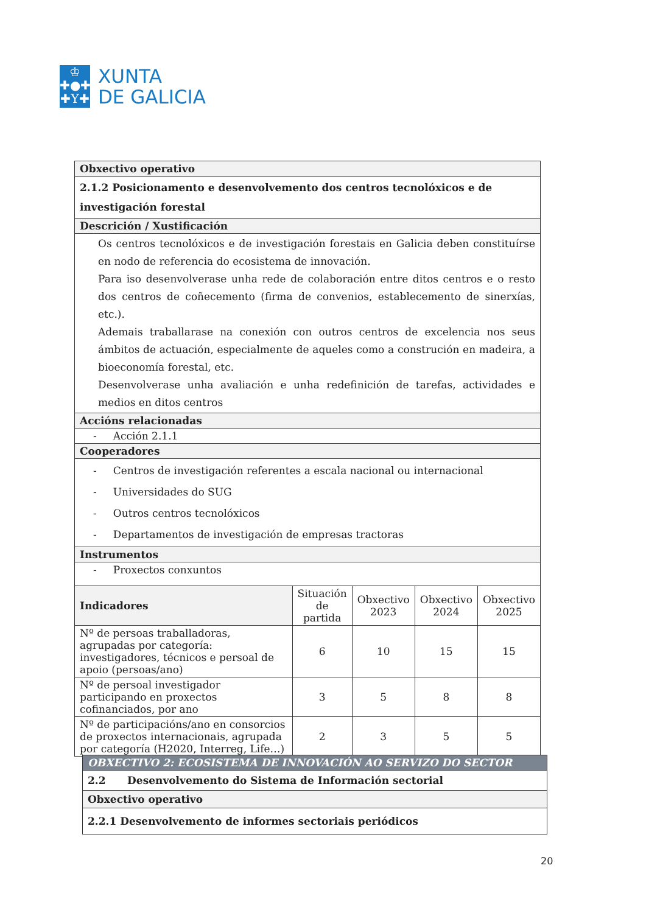♔
✚●✚
✚Y✚
XUNTA
DE GALICIA
| Obxectivo operativo | | | | |
| --- | --- | --- | --- | --- |
| 2.1.2 Posicionamento e desenvolvemento dos centros tecnolóxicos e de investigación forestal | | | | |
| Descrición / Xustificación | | | | |
| Os centros tecnolóxicos e de investigación forestais en Galicia deben constituírse en nodo de referencia do ecosistema de innovación. Para iso desenvolverase unha rede de colaboración entre ditos centros e o resto dos centros de coñecemento (firma de convenios, establecemento de sinerxías, etc.). Ademais traballarase na conexión con outros centros de excelencia nos seus ámbitos de actuación, especialmente de aqueles como a construción en madeira, a bioeconomía forestal, etc. Desenvolverase unha avaliación e unha redefinición de tarefas, actividades e medios en ditos centros | | | | |
| Accións relacionadas | | | | |
| - Acción 2.1.1 | | | | |
| Cooperadores | | | | |
| - Centros de investigación referentes a escala nacional ou internacional - Universidades do SUG - Outros centros tecnolóxicos - Departamentos de investigación de empresas tractoras | | | | |
| Instrumentos | | | | |
| - Proxectos conxuntos | | | | |
| Indicadores | Situación de partida | Obxectivo 2023 | Obxectivo 2024 | Obxectivo 2025 |
| Nº de persoas traballadoras, agrupadas por categoría: investigadores, técnicos e persoal de apoio (persoas/ano) | 6 | 10 | 15 | 15 |
| Nº de persoal investigador participando en proxectos cofinanciados, por ano | 3 | 5 | 8 | 8 |
| Nº de participacións/ano en consorcios de proxectos internacionais, agrupada por categoría (H2020, Interreg, Life…) | 2 | 3 | 5 | 5 |
| OBXECTIVO 2: ECOSISTEMA DE INNOVACIÓN AO SERVIZO DO SECTOR |
| --- |
| 2.2 Desenvolvemento do Sistema de Información sectorial |
| Obxectivo operativo |
| 2.2.1 Desenvolvemento de informes sectoriais periódicos |
20